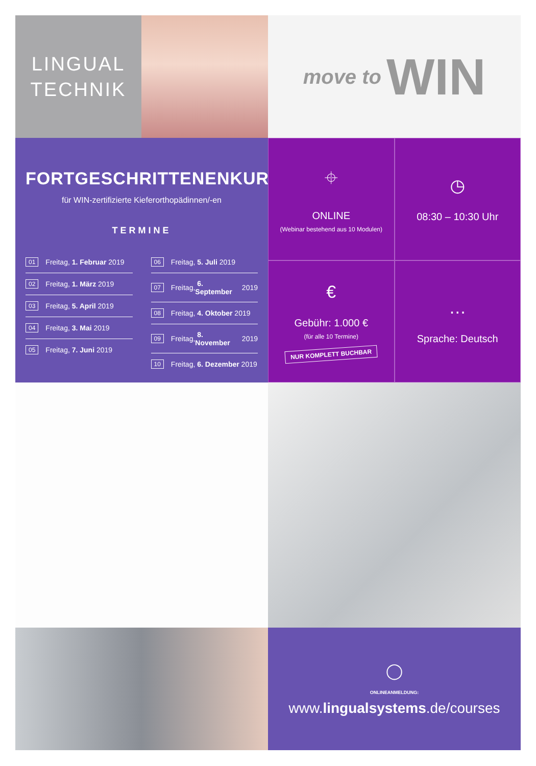LINGUAL
TECHNIK
move to WIN
FORTGESCHRITTENENKURS
für WIN-zertifizierte Kieferorthopädinnen/-en
TERMINE
01 Freitag, 1. Februar 2019
02 Freitag, 1. März 2019
03 Freitag, 5. April 2019
04 Freitag, 3. Mai 2019
05 Freitag, 7. Juni 2019
06 Freitag, 5. Juli 2019
07 Freitag, 6. September 2019
08 Freitag, 4. Oktober 2019
09 Freitag, 8. November 2019
10 Freitag, 6. Dezember 2019
⌖
ONLINE
(Webinar bestehend aus 10 Modulen)
◷
08:30 – 10:30 Uhr
€
Gebühr: 1.000 €
(für alle 10 Termine)
NUR KOMPLETT BUCHBAR
…
Sprache: Deutsch
◯
ONLINEANMELDUNG:
www.lingualsystems.de/courses